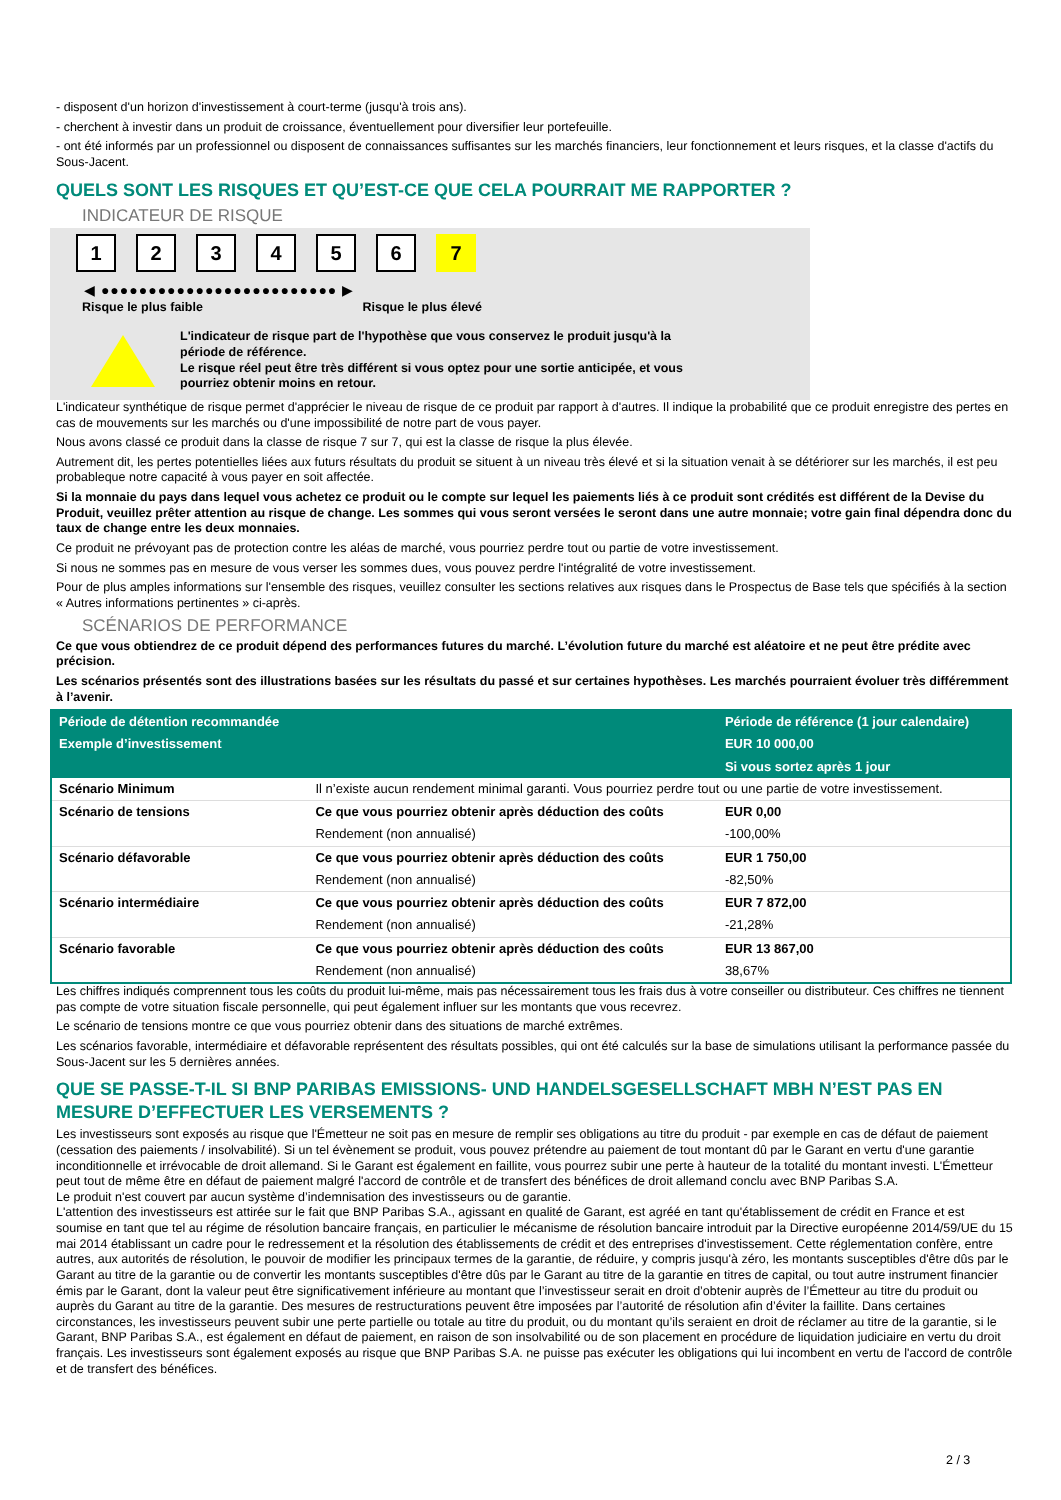- disposent d'un horizon d'investissement à court-terme (jusqu'à trois ans).
- cherchent à investir dans un produit de croissance, éventuellement pour diversifier leur portefeuille.
- ont été informés par un professionnel ou disposent de connaissances suffisantes sur les marchés financiers, leur fonctionnement et leurs risques, et la classe d'actifs du Sous-Jacent.
QUELS SONT LES RISQUES ET QU’EST-CE QUE CELA POURRAIT ME RAPPORTER ?
INDICATEUR DE RISQUE
1 2 3 4 5 6 7
◀ ●●●●●●●●●●●●●●●●●●●●●●●●● ▶
Risque le plus faible Risque le plus élevé
L'indicateur de risque part de l'hypothèse que vous conservez le produit jusqu'à la
période de référence.
Le risque réel peut être très différent si vous optez pour une sortie anticipée, et vous
pourriez obtenir moins en retour.
L'indicateur synthétique de risque permet d'apprécier le niveau de risque de ce produit par rapport à d'autres. Il indique la probabilité que ce produit enregistre des pertes en cas de mouvements sur les marchés ou d'une impossibilité de notre part de vous payer.
Nous avons classé ce produit dans la classe de risque 7 sur 7, qui est la classe de risque la plus élevée.
Autrement dit, les pertes potentielles liées aux futurs résultats du produit se situent à un niveau très élevé et si la situation venait à se détériorer sur les marchés, il est peu probableque notre capacité à vous payer en soit affectée.
Si la monnaie du pays dans lequel vous achetez ce produit ou le compte sur lequel les paiements liés à ce produit sont crédités est différent de la Devise du Produit, veuillez prêter attention au risque de change. Les sommes qui vous seront versées le seront dans une autre monnaie; votre gain final dépendra donc du taux de change entre les deux monnaies.
Ce produit ne prévoyant pas de protection contre les aléas de marché, vous pourriez perdre tout ou partie de votre investissement.
Si nous ne sommes pas en mesure de vous verser les sommes dues, vous pouvez perdre l'intégralité de votre investissement.
Pour de plus amples informations sur l'ensemble des risques, veuillez consulter les sections relatives aux risques dans le Prospectus de Base tels que spécifiés à la section « Autres informations pertinentes » ci-après.
SCÉNARIOS DE PERFORMANCE
Ce que vous obtiendrez de ce produit dépend des performances futures du marché. L’évolution future du marché est aléatoire et ne peut être prédite avec précision.
Les scénarios présentés sont des illustrations basées sur les résultats du passé et sur certaines hypothèses. Les marchés pourraient évoluer très différemment à l’avenir.
| Période de détention recommandée | | Période de référence (1 jour calendaire) |
| --- | --- | --- |
| Exemple d’investissement | | EUR 10 000,00 |
| | | Si vous sortez après 1 jour |
| Scénario Minimum | Il n’existe aucun rendement minimal garanti. Vous pourriez perdre tout ou une partie de votre investissement. | |
| Scénario de tensions | Ce que vous pourriez obtenir après déduction des coûts | EUR 0,00 |
| | Rendement (non annualisé) | -100,00% |
| Scénario défavorable | Ce que vous pourriez obtenir après déduction des coûts | EUR 1 750,00 |
| | Rendement (non annualisé) | -82,50% |
| Scénario intermédiaire | Ce que vous pourriez obtenir après déduction des coûts | EUR 7 872,00 |
| | Rendement (non annualisé) | -21,28% |
| Scénario favorable | Ce que vous pourriez obtenir après déduction des coûts | EUR 13 867,00 |
| | Rendement (non annualisé) | 38,67% |
Les chiffres indiqués comprennent tous les coûts du produit lui-même, mais pas nécessairement tous les frais dus à votre conseiller ou distributeur. Ces chiffres ne tiennent pas compte de votre situation fiscale personnelle, qui peut également influer sur les montants que vous recevrez.
Le scénario de tensions montre ce que vous pourriez obtenir dans des situations de marché extrêmes.
Les scénarios favorable, intermédiaire et défavorable représentent des résultats possibles, qui ont été calculés sur la base de simulations utilisant la performance passée du Sous-Jacent sur les 5 dernières années.
QUE SE PASSE-T-IL SI BNP PARIBAS EMISSIONS- UND HANDELSGESELLSCHAFT MBH N’EST PAS EN MESURE D’EFFECTUER LES VERSEMENTS ?
Les investisseurs sont exposés au risque que l'Émetteur ne soit pas en mesure de remplir ses obligations au titre du produit - par exemple en cas de défaut de paiement (cessation des paiements / insolvabilité). Si un tel évènement se produit, vous pouvez prétendre au paiement de tout montant dû par le Garant en vertu d'une garantie inconditionnelle et irrévocable de droit allemand. Si le Garant est également en faillite, vous pourrez subir une perte à hauteur de la totalité du montant investi. L'Émetteur peut tout de même être en défaut de paiement malgré l'accord de contrôle et de transfert des bénéfices de droit allemand conclu avec BNP Paribas S.A.
Le produit n'est couvert par aucun système d’indemnisation des investisseurs ou de garantie.
L'attention des investisseurs est attirée sur le fait que BNP Paribas S.A., agissant en qualité de Garant, est agréé en tant qu'établissement de crédit en France et est soumise en tant que tel au régime de résolution bancaire français, en particulier le mécanisme de résolution bancaire introduit par la Directive européenne 2014/59/UE du 15 mai 2014 établissant un cadre pour le redressement et la résolution des établissements de crédit et des entreprises d'investissement. Cette réglementation confère, entre autres, aux autorités de résolution, le pouvoir de modifier les principaux termes de la garantie, de réduire, y compris jusqu'à zéro, les montants susceptibles d'être dûs par le Garant au titre de la garantie ou de convertir les montants susceptibles d'être dûs par le Garant au titre de la garantie en titres de capital, ou tout autre instrument financier émis par le Garant, dont la valeur peut être significativement inférieure au montant que l’investisseur serait en droit d’obtenir auprès de l’Émetteur au titre du produit ou auprès du Garant au titre de la garantie. Des mesures de restructurations peuvent être imposées par l’autorité de résolution afin d’éviter la faillite. Dans certaines circonstances, les investisseurs peuvent subir une perte partielle ou totale au titre du produit, ou du montant qu’ils seraient en droit de réclamer au titre de la garantie, si le Garant, BNP Paribas S.A., est également en défaut de paiement, en raison de son insolvabilité ou de son placement en procédure de liquidation judiciaire en vertu du droit français. Les investisseurs sont également exposés au risque que BNP Paribas S.A. ne puisse pas exécuter les obligations qui lui incombent en vertu de l'accord de contrôle et de transfert des bénéfices.
2 / 3